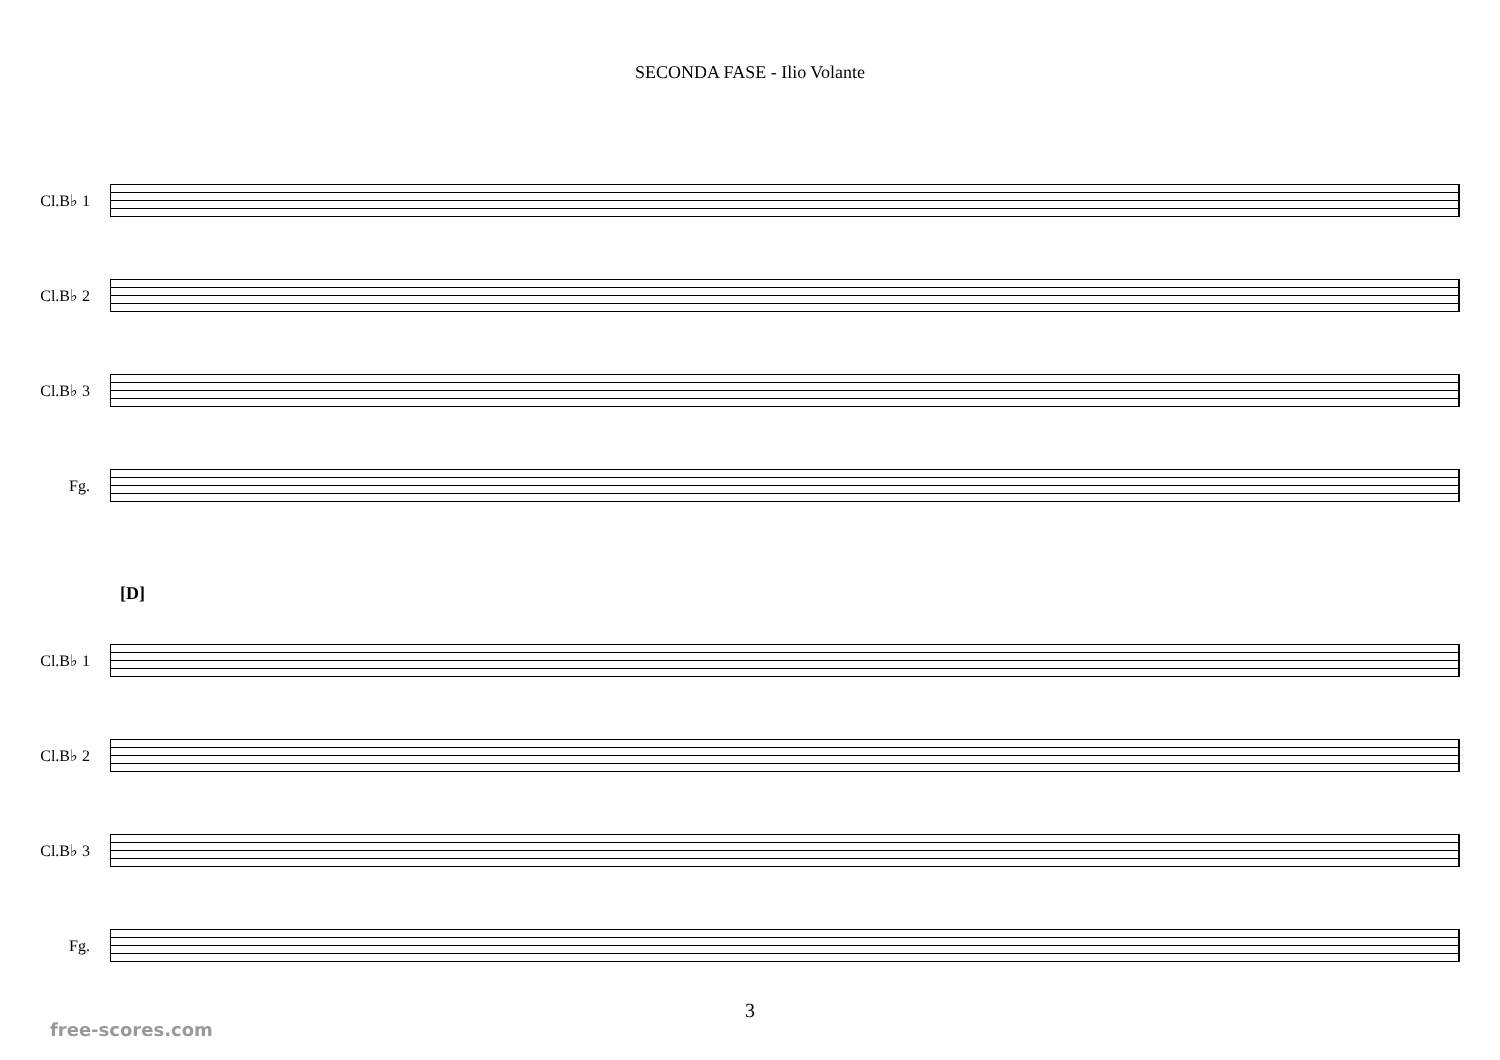SECONDA FASE - Ilio Volante
Cl.B♭ 1
Cl.B♭ 2
Cl.B♭ 3
Fg.
[D]
Cl.B♭ 1
Cl.B♭ 2
Cl.B♭ 3
Fg.
3
free-scores.com